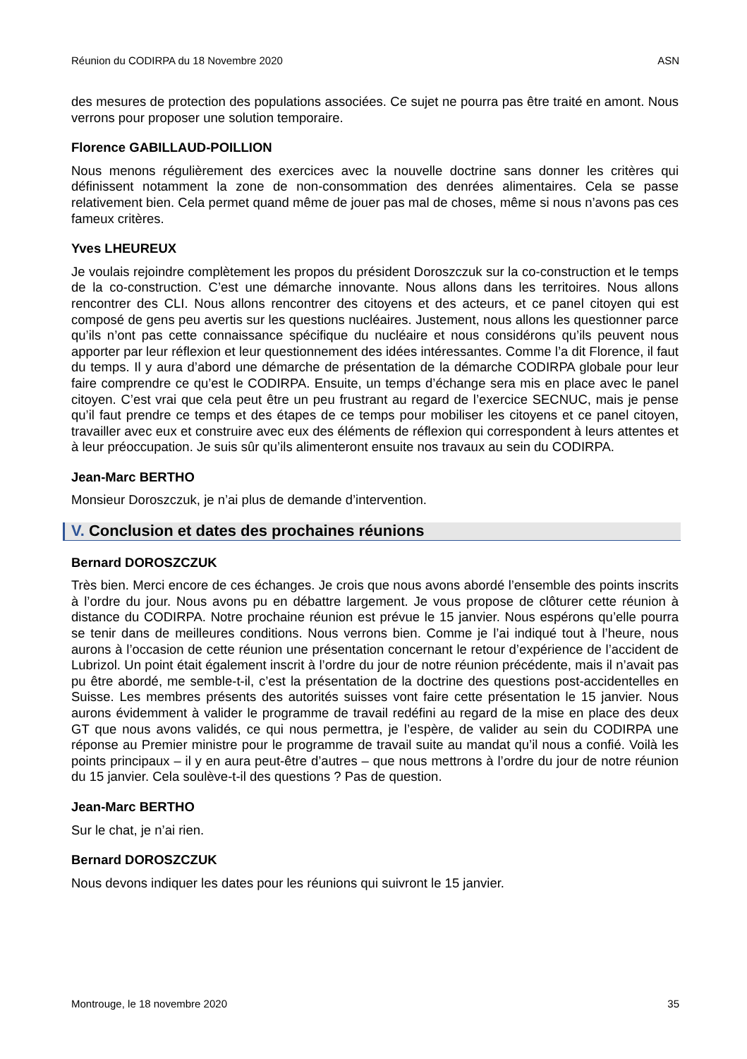Réunion du CODIRPA du 18 Novembre 2020 ASN
des mesures de protection des populations associées. Ce sujet ne pourra pas être traité en amont. Nous verrons pour proposer une solution temporaire.
Florence GABILLAUD-POILLION
Nous menons régulièrement des exercices avec la nouvelle doctrine sans donner les critères qui définissent notamment la zone de non-consommation des denrées alimentaires. Cela se passe relativement bien. Cela permet quand même de jouer pas mal de choses, même si nous n’avons pas ces fameux critères.
Yves LHEUREUX
Je voulais rejoindre complètement les propos du président Doroszczuk sur la co-construction et le temps de la co-construction. C’est une démarche innovante. Nous allons dans les territoires. Nous allons rencontrer des CLI. Nous allons rencontrer des citoyens et des acteurs, et ce panel citoyen qui est composé de gens peu avertis sur les questions nucléaires. Justement, nous allons les questionner parce qu’ils n’ont pas cette connaissance spécifique du nucléaire et nous considérons qu’ils peuvent nous apporter par leur réflexion et leur questionnement des idées intéressantes. Comme l’a dit Florence, il faut du temps. Il y aura d’abord une démarche de présentation de la démarche CODIRPA globale pour leur faire comprendre ce qu’est le CODIRPA. Ensuite, un temps d’échange sera mis en place avec le panel citoyen. C’est vrai que cela peut être un peu frustrant au regard de l’exercice SECNUC, mais je pense qu’il faut prendre ce temps et des étapes de ce temps pour mobiliser les citoyens et ce panel citoyen, travailler avec eux et construire avec eux des éléments de réflexion qui correspondent à leurs attentes et à leur préoccupation. Je suis sûr qu’ils alimenteront ensuite nos travaux au sein du CODIRPA.
Jean-Marc BERTHO
Monsieur Doroszczuk, je n’ai plus de demande d’intervention.
V. Conclusion et dates des prochaines réunions
Bernard DOROSZCZUK
Très bien. Merci encore de ces échanges. Je crois que nous avons abordé l’ensemble des points inscrits à l’ordre du jour. Nous avons pu en débattre largement. Je vous propose de clôturer cette réunion à distance du CODIRPA. Notre prochaine réunion est prévue le 15 janvier. Nous espérons qu’elle pourra se tenir dans de meilleures conditions. Nous verrons bien. Comme je l’ai indiqué tout à l’heure, nous aurons à l’occasion de cette réunion une présentation concernant le retour d’expérience de l’accident de Lubrizol. Un point était également inscrit à l’ordre du jour de notre réunion précédente, mais il n’avait pas pu être abordé, me semble-t-il, c’est la présentation de la doctrine des questions post-accidentelles en Suisse. Les membres présents des autorités suisses vont faire cette présentation le 15 janvier. Nous aurons évidemment à valider le programme de travail redéfini au regard de la mise en place des deux GT que nous avons validés, ce qui nous permettra, je l’espère, de valider au sein du CODIRPA une réponse au Premier ministre pour le programme de travail suite au mandat qu’il nous a confié. Voilà les points principaux – il y en aura peut-être d’autres – que nous mettrons à l’ordre du jour de notre réunion du 15 janvier. Cela soulève-t-il des questions ? Pas de question.
Jean-Marc BERTHO
Sur le chat, je n’ai rien.
Bernard DOROSZCZUK
Nous devons indiquer les dates pour les réunions qui suivront le 15 janvier.
Montrouge, le 18 novembre 2020 35